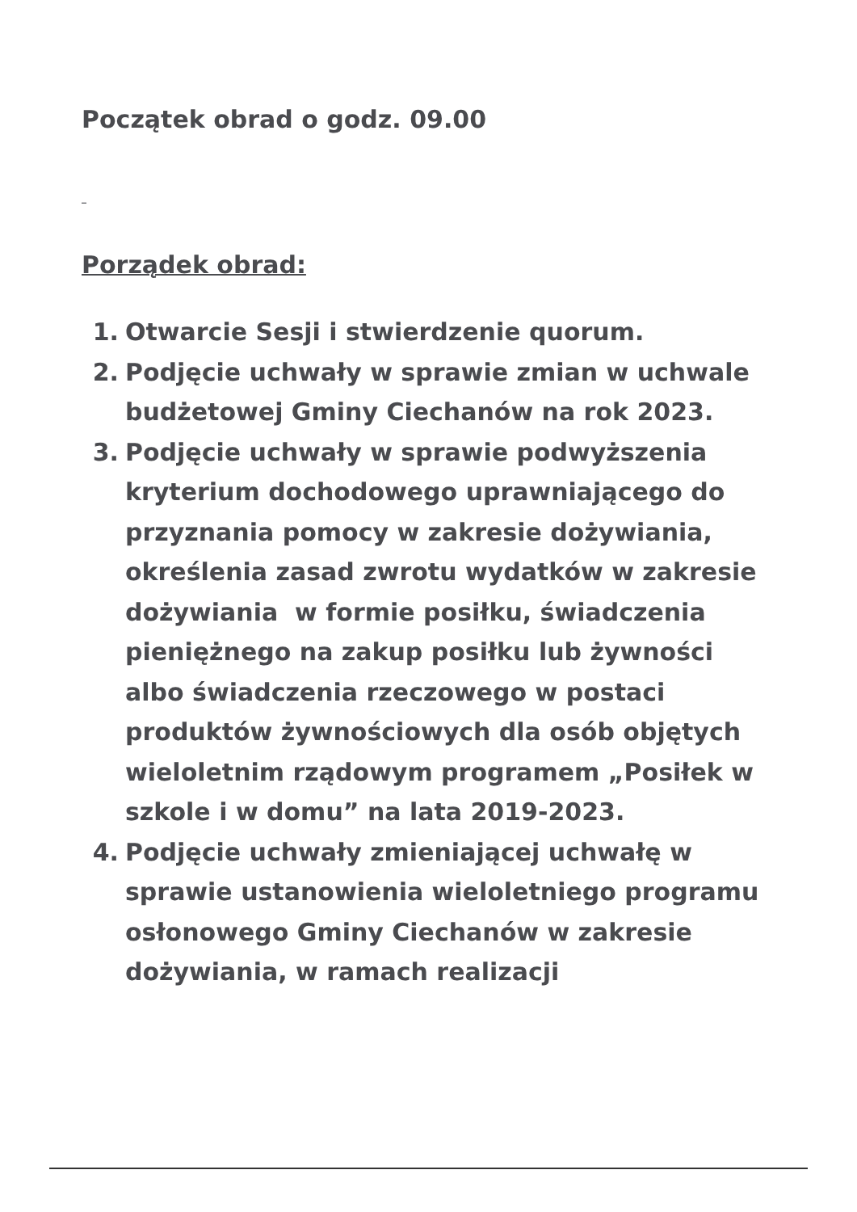Początek obrad o godz. 09.00
_
Porządek obrad:
1. Otwarcie Sesji i stwierdzenie quorum.
2. Podjęcie uchwały w sprawie zmian w uchwale budżetowej Gminy Ciechanów na rok 2023.
3. Podjęcie uchwały w sprawie podwyższenia kryterium dochodowego uprawniającego do przyznania pomocy w zakresie dożywiania, określenia zasad zwrotu wydatków w zakresie dożywiania w formie posiłku, świadczenia pieniężnego na zakup posiłku lub żywności albo świadczenia rzeczowego w postaci produktów żywnościowych dla osób objętych wieloletnim rządowym programem „Posiłek w szkole i w domu” na lata 2019-2023.
4. Podjęcie uchwały zmieniającej uchwałę w sprawie ustanowienia wieloletniego programu osłonowego Gminy Ciechanów w zakresie dożywiania, w ramach realizacji